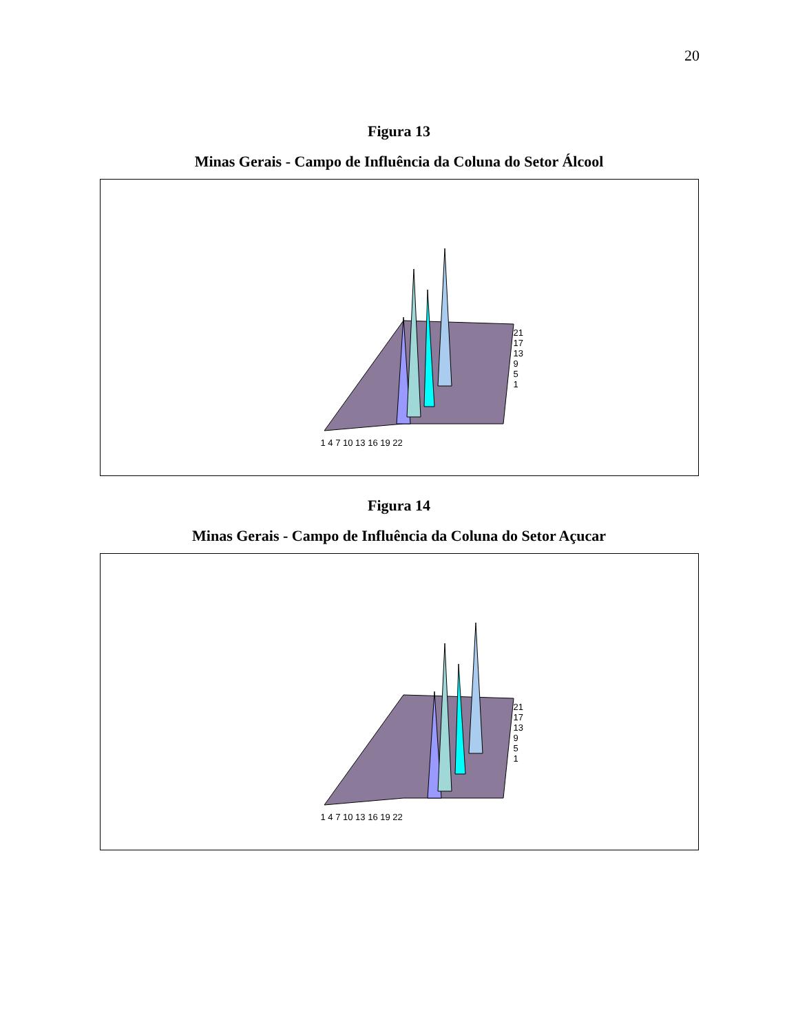20
Figura 13
Minas Gerais - Campo de Influência da Coluna do Setor Álcool
21
17
13
9
5
1
1 4 7 10 13 16 19 22
Figura 14
Minas Gerais - Campo de Influência da Coluna do Setor Açucar
21
17
13
9
5
1
1 4 7 10 13 16 19 22